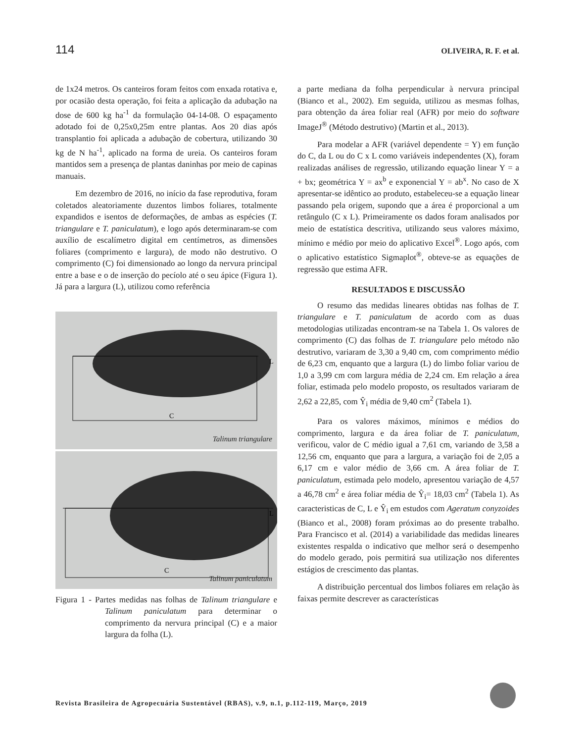114 OLIVEIRA, R. F. et al.
de 1x24 metros. Os canteiros foram feitos com enxada rotativa e, por ocasião desta operação, foi feita a aplicação da adubação na dose de 600 kg ha<sup>-1</sup> da formulação 04-14-08. O espaçamento adotado foi de 0,25x0,25m entre plantas. Aos 20 dias após transplantio foi aplicada a adubação de cobertura, utilizando 30 kg de N ha<sup>-1</sup>, aplicado na forma de ureia. Os canteiros foram mantidos sem a presença de plantas daninhas por meio de capinas manuais.
Em dezembro de 2016, no início da fase reprodutiva, foram coletados aleatoriamente duzentos limbos foliares, totalmente expandidos e isentos de deformações, de ambas as espécies (T. triangulare e T. paniculatum), e logo após determinaram-se com auxílio de escalímetro digital em centímetros, as dimensões foliares (comprimento e largura), de modo não destrutivo. O comprimento (C) foi dimensionado ao longo da nervura principal entre a base e o de inserção do pecíolo até o seu ápice (Figura 1). Já para a largura (L), utilizou como referência
L
C
Talinum triangulare
L
C
Talinum paniculatum
Figura 1 - Partes medidas nas folhas de Talinum triangulare e Talinum paniculatum para determinar o comprimento da nervura principal (C) e a maior largura da folha (L).
a parte mediana da folha perpendicular à nervura principal (Bianco et al., 2002). Em seguida, utilizou as mesmas folhas, para obtenção da área foliar real (AFR) por meio do software ImageJ<sup>®</sup> (Método destrutivo) (Martin et al., 2013).
Para modelar a AFR (variável dependente = Y) em função do C, da L ou do C x L como variáveis independentes (X), foram realizadas análises de regressão, utilizando equação linear Y = a + bx; geométrica Y = ax<sup>b</sup> e exponencial Y = ab<sup>x</sup>. No caso de X apresentar-se idêntico ao produto, estabeleceu-se a equação linear passando pela origem, supondo que a área é proporcional a um retângulo (C x L). Primeiramente os dados foram analisados por meio de estatística descritiva, utilizando seus valores máximo, mínimo e médio por meio do aplicativo Excel<sup>®</sup>. Logo após, com o aplicativo estatístico Sigmaplot<sup>®</sup>, obteve-se as equações de regressão que estima AFR.
RESULTADOS E DISCUSSÃO
O resumo das medidas lineares obtidas nas folhas de T. triangulare e T. paniculatum de acordo com as duas metodologias utilizadas encontram-se na Tabela 1. Os valores de comprimento (C) das folhas de T. triangulare pelo método não destrutivo, variaram de 3,30 a 9,40 cm, com comprimento médio de 6,23 cm, enquanto que a largura (L) do limbo foliar variou de 1,0 a 3,99 cm com largura média de 2,24 cm. Em relação a área foliar, estimada pelo modelo proposto, os resultados variaram de 2,62 a 22,85, com Ŷ<sub>i</sub> média de 9,40 cm<sup>2</sup> (Tabela 1).
Para os valores máximos, mínimos e médios do comprimento, largura e da área foliar de T. paniculatum, verificou, valor de C médio igual a 7,61 cm, variando de 3,58 a 12,56 cm, enquanto que para a largura, a variação foi de 2,05 a 6,17 cm e valor médio de 3,66 cm. A área foliar de T. paniculatum, estimada pelo modelo, apresentou variação de 4,57 a 46,78 cm<sup>2</sup> e área foliar média de Ŷ<sub>i</sub>= 18,03 cm<sup>2</sup> (Tabela 1). As caracteristicas de C, L e Ŷ<sub>i</sub> em estudos com Ageratum conyzoides (Bianco et al., 2008) foram próximas ao do presente trabalho. Para Francisco et al. (2014) a variabilidade das medidas lineares existentes respalda o indicativo que melhor será o desempenho do modelo gerado, pois permitirá sua utilização nos diferentes estágios de crescimento das plantas.
A distribuição percentual dos limbos foliares em relação às faixas permite descrever as características
Revista Brasileira de Agropecuária Sustentável (RBAS), v.9, n.1, p.112-119, Março, 2019